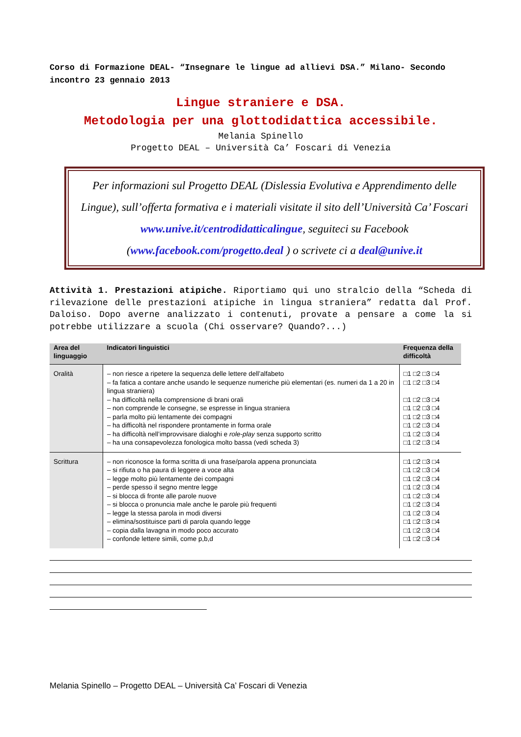Corso di Formazione DEAL- “Insegnare le lingue ad allievi DSA.” Milano- Secondo incontro 23 gennaio 2013
Lingue straniere e DSA.
Metodologia per una glottodidattica accessibile.
Melania Spinello
Progetto DEAL – Università Ca’ Foscari di Venezia
Per informazioni sul Progetto DEAL (Dislessia Evolutiva e Apprendimento delle Lingue), sull’offerta formativa e i materiali visitate il sito dell’Università Ca’ Foscari www.unive.it/centrodidatticalingue, seguiteci su Facebook (www.facebook.com/progetto.deal ) o scrivete ci a deal@unive.it
Attività 1. Prestazioni atipiche. Riportiamo qui uno stralcio della “Scheda di rilevazione delle prestazioni atipiche in lingua straniera” redatta dal Prof. Daloiso. Dopo averne analizzato i contenuti, provate a pensare a come la si potrebbe utilizzare a scuola (Chi osservare? Quando?...)
| Area del linguaggio | Indicatori linguistici | Frequenza della difficoltà |
| --- | --- | --- |
| Oralità | – non riesce a ripetere la sequenza delle lettere dell’alfabeto – fa fatica a contare anche usando le sequenze numeriche più elementari (es. numeri da 1 a 20 in lingua straniera) – ha difficoltà nella comprensione di brani orali – non comprende le consegne, se espresse in lingua straniera – parla molto più lentamente dei compagni – ha difficoltà nel rispondere prontamente in forma orale – ha difficoltà nell’improvvisare dialoghi e role-play senza supporto scritto – ha una consapevolezza fonologica molto bassa (vedi scheda 3) | □1 □2 □3 □4 □1 □2 □3 □4 □1 □2 □3 □4 □1 □2 □3 □4 □1 □2 □3 □4 □1 □2 □3 □4 □1 □2 □3 □4 □1 □2 □3 □4 |
| Scrittura | – non riconosce la forma scritta di una frase/parola appena pronunciata – si rifiuta o ha paura di leggere a voce alta – legge molto più lentamente dei compagni – perde spesso il segno mentre legge – si blocca di fronte alle parole nuove – si blocca o pronuncia male anche le parole più frequenti – legge la stessa parola in modi diversi – elimina/sostituisce parti di parola quando legge – copia dalla lavagna in modo poco accurato – confonde lettere simili, come p,b,d | □1 □2 □3 □4 □1 □2 □3 □4 □1 □2 □3 □4 □1 □2 □3 □4 □1 □2 □3 □4 □1 □2 □3 □4 □1 □2 □3 □4 □1 □2 □3 □4 □1 □2 □3 □4 □1 □2 □3 □4 |
Melania Spinello – Progetto DEAL – Università Ca’ Foscari di Venezia